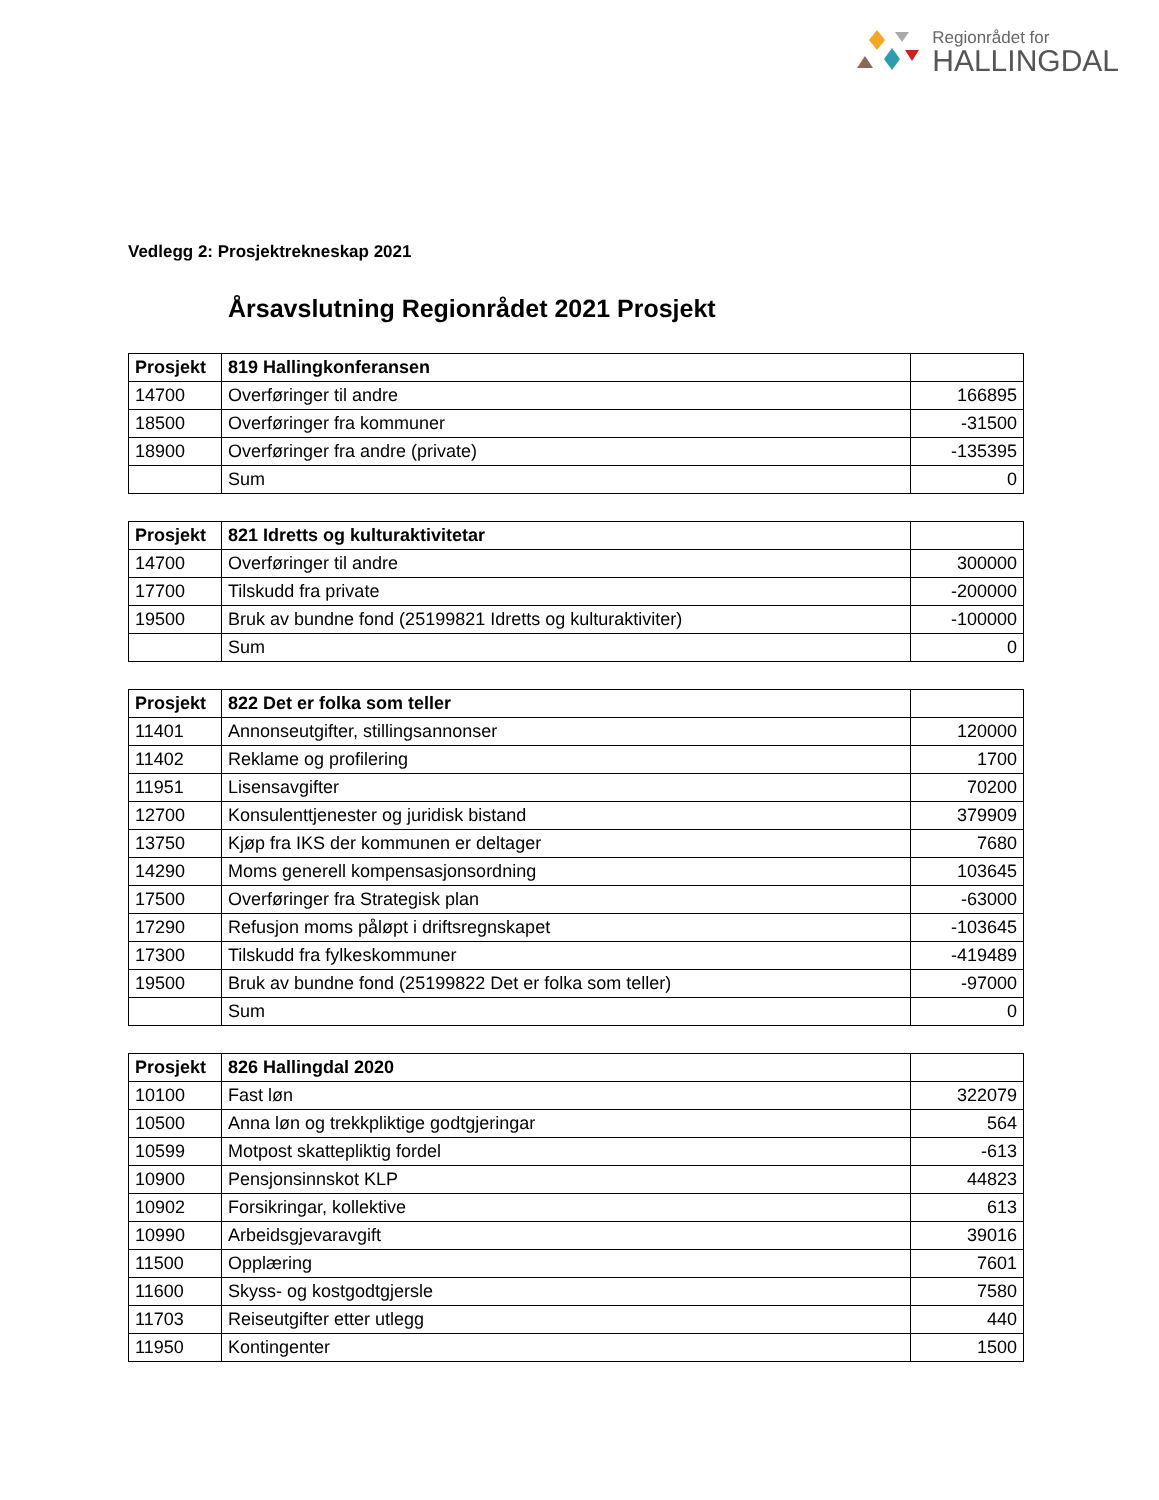Regionrådet for
HALLINGDAL
Vedlegg 2: Prosjektrekneskap 2021
Årsavslutning Regionrådet 2021 Prosjekt
| Prosjekt | 819 Hallingkonferansen | |
| --- | --- | --- |
| 14700 | Overføringer til andre | 166895 |
| 18500 | Overføringer fra kommuner | -31500 |
| 18900 | Overføringer fra andre (private) | -135395 |
| | Sum | 0 |
| Prosjekt | 821 Idretts og kulturaktivitetar | |
| --- | --- | --- |
| 14700 | Overføringer til andre | 300000 |
| 17700 | Tilskudd fra private | -200000 |
| 19500 | Bruk av bundne fond (25199821 Idretts og kulturaktiviter) | -100000 |
| | Sum | 0 |
| Prosjekt | 822 Det er folka som teller | |
| --- | --- | --- |
| 11401 | Annonseutgifter, stillingsannonser | 120000 |
| 11402 | Reklame og profilering | 1700 |
| 11951 | Lisensavgifter | 70200 |
| 12700 | Konsulenttjenester og juridisk bistand | 379909 |
| 13750 | Kjøp fra IKS der kommunen er deltager | 7680 |
| 14290 | Moms generell kompensasjonsordning | 103645 |
| 17500 | Overføringer fra Strategisk plan | -63000 |
| 17290 | Refusjon moms påløpt i driftsregnskapet | -103645 |
| 17300 | Tilskudd fra fylkeskommuner | -419489 |
| 19500 | Bruk av bundne fond (25199822 Det er folka som teller) | -97000 |
| | Sum | 0 |
| Prosjekt | 826 Hallingdal 2020 | |
| --- | --- | --- |
| 10100 | Fast løn | 322079 |
| 10500 | Anna løn og trekkpliktige godtgjeringar | 564 |
| 10599 | Motpost skattepliktig fordel | -613 |
| 10900 | Pensjonsinnskot KLP | 44823 |
| 10902 | Forsikringar, kollektive | 613 |
| 10990 | Arbeidsgjevaravgift | 39016 |
| 11500 | Opplæring | 7601 |
| 11600 | Skyss- og kostgodtgjersle | 7580 |
| 11703 | Reiseutgifter etter utlegg | 440 |
| 11950 | Kontingenter | 1500 |